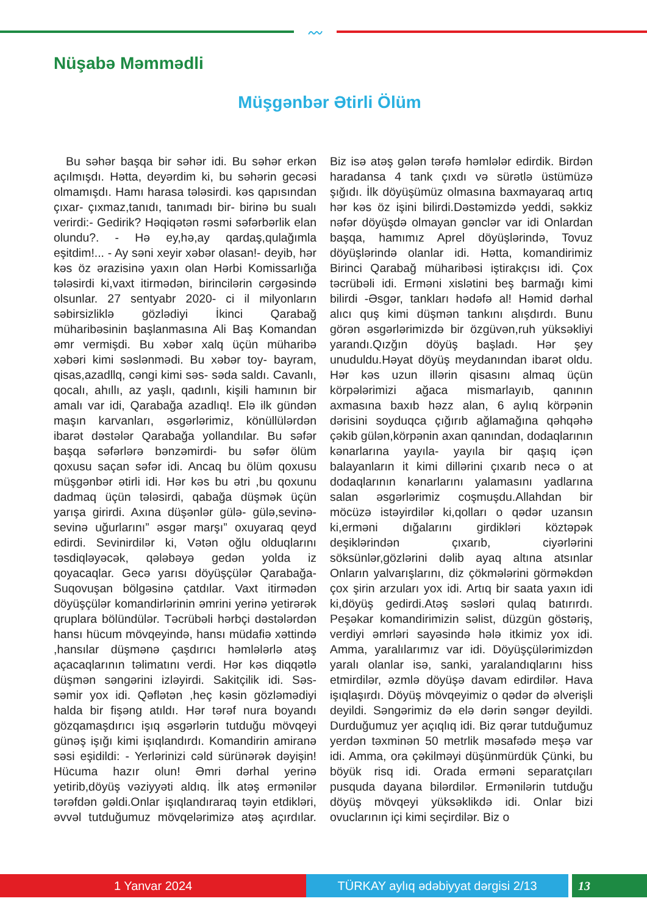〰
Nüşabə Məmmədli
Müşgənbər Ətirli Ölüm
Bu səhər başqa bir səhər idi. Bu səhər erkən açılmışdı. Hətta, deyərdim ki, bu səhərin gecəsi olmamışdı. Hamı harasa tələsirdi. kəs qapısından çıxar- çıxmaz,tanıdı, tanımadı bir- birinə bu sualı verirdi:- Gedirik? Həqiqətən rəsmi səfərbərlik elan olundu?. - Hə ey,hə,ay qardaş,qulağımla eşitdim!... - Ay səni xeyir xəbər olasan!- deyib, hər kəs öz ərazisinə yaxın olan Hərbi Komissarlığa tələsirdi ki,vaxt itirmədən, birincilərin cərgəsində olsunlar. 27 sentyabr 2020- ci il milyonların səbirsizliklə gözlədiyi İkinci Qarabağ müharibəsinin başlanmasına Ali Baş Komandan əmr vermişdi. Bu xəbər xalq üçün müharibə xəbəri kimi səslənmədi. Bu xəbər toy- bayram, qisas,azadllq, cəngi kimi səs- səda saldı. Cavanlı, qocalı, ahıllı, az yaşlı, qadınlı, kişili hamının bir amalı var idi, Qarabağa azadlıq!. Elə ilk gündən maşın karvanları, əsgərlərimiz, könüllülərdən ibarət dəstələr Qarabağa yollandılar. Bu səfər başqa səfərlərə bənzəmirdi- bu səfər ölüm qoxusu saçan səfər idi. Ancaq bu ölüm qoxusu müşgənbər ətirli idi. Hər kəs bu ətri ,bu qoxunu dadmaq üçün tələsirdi, qabağa düşmək üçün yarışa girirdi. Axına düşənlər gülə- gülə,sevinə- sevinə uğurlarını” əsgər marşı” oxuyaraq qeyd edirdi. Sevinirdilər ki, Vətən oğlu olduqlarını təsdiqləyəcək, qələbəyə gedən yolda iz qoyacaqlar. Gecə yarısı döyüşçülər Qarabağa- Suqovuşan bölgəsinə çatdılar. Vaxt itirmədən döyüşçülər komandirlərinin əmrini yerinə yetirərək qruplara bölündülər. Təcrübəli hərbçi dəstələrdən hansı hücum mövqeyində, hansı müdafiə xəttində ,hansılar düşmənə çaşdırıcı həmlələrlə atəş açacaqlarının təlimatını verdi. Hər kəs diqqətlə düşmən səngərini izləyirdi. Sakitçilik idi. Səs- səmir yox idi. Qəflətən ,heç kəsin gözləmədiyi halda bir fişəng atıldı. Hər tərəf nura boyandı gözqamaşdırıcı işıq əsgərlərin tutduğu mövqeyi günəş işığı kimi işıqlandırdı. Komandirin amiranə səsi eşidildi: - Yerlərinizi cəld sürünərək dəyişin! Hücuma hazır olun! Əmri dərhal yerinə yetirib,döyüş vəziyyəti aldıq. İlk atəş ermənilər tərəfdən gəldi.Onlar işıqlandıraraq təyin etdikləri, əvvəl tutduğumuz mövqelərimizə atəş açırdılar. Biz isə atəş gələn tərəfə həmlələr edirdik. Birdən haradansa 4 tank çıxdı və sürətlə üstümüzə şığıdı. İlk döyüşümüz olmasına baxmayaraq artıq hər kəs öz işini bilirdi.Dəstəmizdə yeddi, səkkiz nəfər döyüşdə olmayan gənclər var idi Onlardan başqa, hamımız Aprel döyüşlərində, Tovuz döyüşlərində olanlar idi. Hətta, komandirimiz Birinci Qarabağ müharibəsi iştirakçısı idi. Çox təcrübəli idi. Erməni xislətini beş barmağı kimi bilirdi -Əsgər, tankları hədəfə al! Həmid dərhal alıcı quş kimi düşmən tankını alışdırdı. Bunu görən əsgərlərimizdə bir özgüvən,ruh yüksəkliyi yarandı.Qızğın döyüş başladı. Hər şey unuduldu.Həyat döyüş meydanından ibarət oldu. Hər kəs uzun illərin qisasını almaq üçün körpələrimizi ağaca mismarlayıb, qanının axmasına baxıb həzz alan, 6 aylıq körpənin dərisini soyduqca çığırıb ağlamağına qəhqəhə çəkib gülən,körpənin axan qanından, dodaqlarının kənarlarına yayıla- yayıla bir qaşıq içən balayanların it kimi dillərini çıxarıb necə o at dodaqlarının kənarlarını yalamasını yadlarına salan əsgərlərimiz coşmuşdu.Allahdan bir möcüzə istəyirdilər ki,qolları o qədər uzansın ki,erməni dığalarını girdikləri köztəpək deşiklərindən çıxarıb, ciyərlərini söksünlər,gözlərini dəlib ayaq altına atsınlar Onların yalvarışlarını, diz çökmələrini görməkdən çox şirin arzuları yox idi. Artıq bir saata yaxın idi ki,döyüş gedirdi.Atəş səsləri qulaq batırırdı. Peşəkar komandirimizin səlist, düzgün göstəriş, verdiyi əmrləri sayəsində hələ itkimiz yox idi. Amma, yaralılarımız var idi. Döyüşçülərimizdən yaralı olanlar isə, sanki, yaralandıqlarını hiss etmirdilər, əzmlə döyüşə davam edirdilər. Hava işıqlaşırdı. Döyüş mövqeyimiz o qədər də əlverişli deyildi. Səngərimiz də elə dərin səngər deyildi. Durduğumuz yer açıqlıq idi. Biz qərar tutduğumuz yerdən təxminən 50 metrlik məsafədə meşə var idi. Amma, ora çəkilməyi düşünmürdük Çünki, bu böyük risq idi. Orada erməni separatçıları pusquda dayana bilərdilər. Ermənilərin tutduğu döyüş mövqeyi yüksəklikdə idi. Onlar bizi ovuclarının içi kimi seçirdilər. Biz o
1 Yanvar 2024 TÜRKAY aylıq ədəbiyyat dərgisi 2/13 13